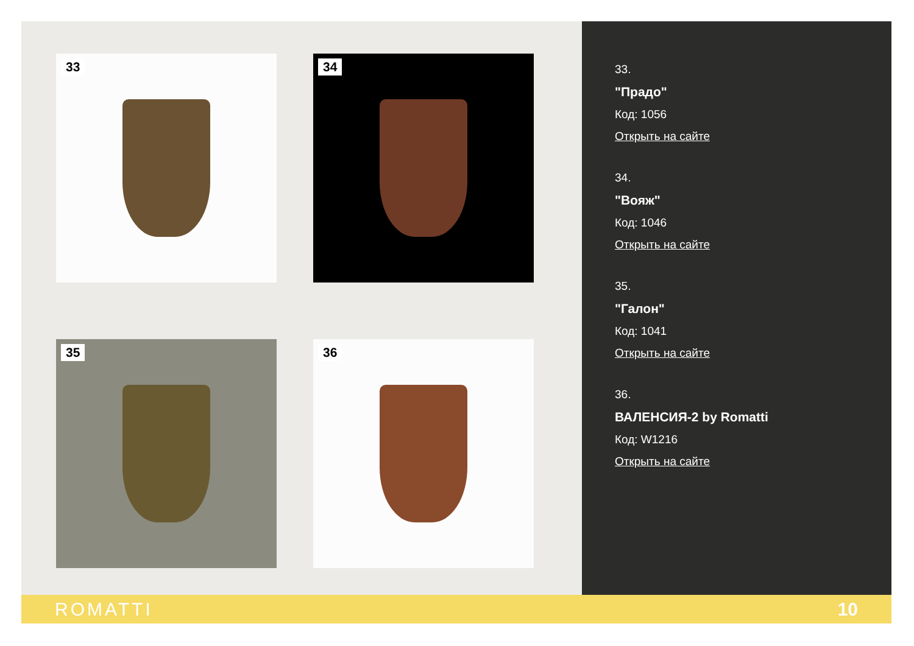33
34
35
36
33.
"Прадо"
Код: 1056
Открыть на сайте
34.
"Вояж"
Код: 1046
Открыть на сайте
35.
"Галон"
Код: 1041
Открыть на сайте
36.
ВАЛЕНСИЯ-2 by Romatti
Код: W1216
Открыть на сайте
ROMATTI 10